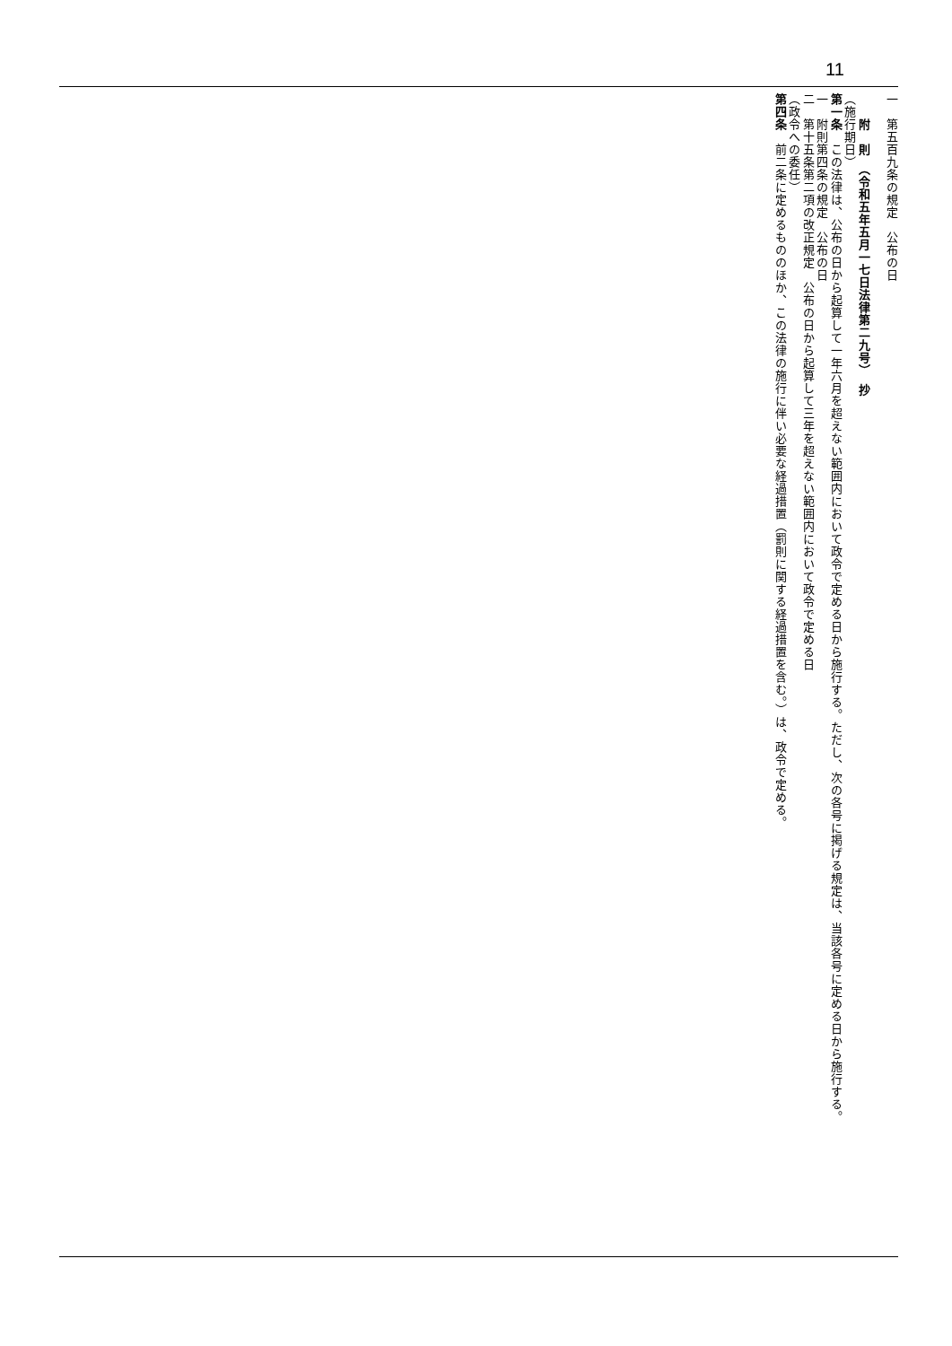11
一　第五百九条の規定　公布の日
　　附　則　（令和五年五月一七日法律第二九号）　抄
（施行期日）
第一条　この法律は、公布の日から起算して一年六月を超えない範囲内において政令で定める日から施行する。ただし、次の各号に掲げる規定は、当該各号に定める日から施行する。
一　附則第四条の規定　公布の日
二　第十五条第二項の改正規定　公布の日から起算して三年を超えない範囲内において政令で定める日
（政令への委任）
第四条　前二条に定めるもののほか、この法律の施行に伴い必要な経過措置（罰則に関する経過措置を含む。）は、政令で定める。